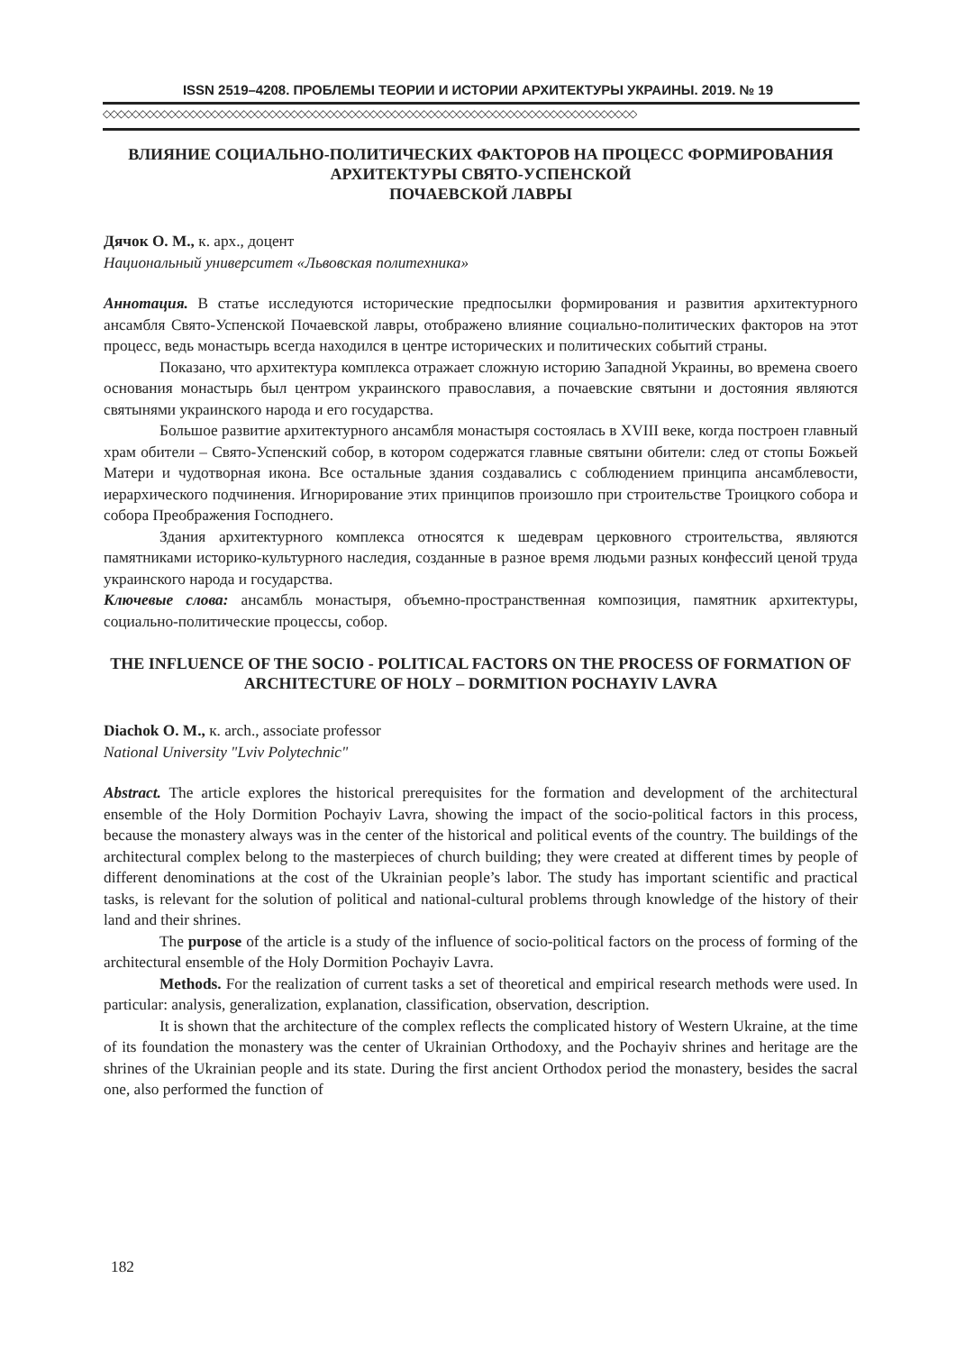ISSN 2519–4208. ПРОБЛЕМЫ ТЕОРИИ И ИСТОРИИ АРХИТЕКТУРЫ УКРАИНЫ. 2019. № 19
◇◇◇◇◇◇◇◇◇◇◇◇◇◇◇◇◇◇◇◇◇◇◇◇◇◇◇◇◇◇◇◇◇◇◇◇◇◇◇◇◇◇◇◇◇◇◇◇◇◇◇◇◇◇◇◇◇◇◇◇◇◇◇◇◇◇◇◇◇◇◇◇◇◇
ВЛИЯНИЕ СОЦИАЛЬНО-ПОЛИТИЧЕСКИХ ФАКТОРОВ НА ПРОЦЕСС ФОРМИРОВАНИЯ АРХИТЕКТУРЫ СВЯТО-УСПЕНСКОЙ
ПОЧАЕВСКОЙ ЛАВРЫ
Дячок О. М., к. арх., доцент
Национальный университет «Львовская политехника»
Аннотация. В статье исследуются исторические предпосылки формирования и развития архитектурного ансамбля Свято-Успенской Почаевской лавры, отображено влияние социально-политических факторов на этот процесс, ведь монастырь всегда находился в центре исторических и политических событий страны.
Показано, что архитектура комплекса отражает сложную историю Западной Украины, во времена своего основания монастырь был центром украинского православия, а почаевские святыни и достояния являются святынями украинского народа и его государства.
Большое развитие архитектурного ансамбля монастыря состоялась в XVIII веке, когда построен главный храм обители – Свято-Успенский собор, в котором содержатся главные святыни обители: след от стопы Божьей Матери и чудотворная икона. Все остальные здания создавались с соблюдением принципа ансамблевости, иерархического подчинения. Игнорирование этих принципов произошло при строительстве Троицкого собора и собора Преображения Господнего.
Здания архитектурного комплекса относятся к шедеврам церковного строительства, являются памятниками историко-культурного наследия, созданные в разное время людьми разных конфессий ценой труда украинского народа и государства.
Ключевые слова: ансамбль монастыря, объемно-пространственная композиция, памятник архитектуры, социально-политические процессы, собор.
THE INFLUENCE OF THE SOCIO - POLITICAL FACTORS ON THE PROCESS OF FORMATION OF ARCHITECTURE OF HOLY – DORMITION POCHAYIV LAVRA
Diachok O. M., к. arch., associate professor
National University "Lviv Polytechnic"
Abstract. The article explores the historical prerequisites for the formation and development of the architectural ensemble of the Holy Dormition Pochayiv Lavra, showing the impact of the socio-political factors in this process, because the monastery always was in the center of the historical and political events of the country. The buildings of the architectural complex belong to the masterpieces of church building; they were created at different times by people of different denominations at the cost of the Ukrainian people’s labor. The study has important scientific and practical tasks, is relevant for the solution of political and national-cultural problems through knowledge of the history of their land and their shrines.
The purpose of the article is a study of the influence of socio-political factors on the process of forming of the architectural ensemble of the Holy Dormition Pochayiv Lavra.
Methods. For the realization of current tasks a set of theoretical and empirical research methods were used. In particular: analysis, generalization, explanation, classification, observation, description.
It is shown that the architecture of the complex reflects the complicated history of Western Ukraine, at the time of its foundation the monastery was the center of Ukrainian Orthodoxy, and the Pochayiv shrines and heritage are the shrines of the Ukrainian people and its state. During the first ancient Orthodox period the monastery, besides the sacral one, also performed the function of
182